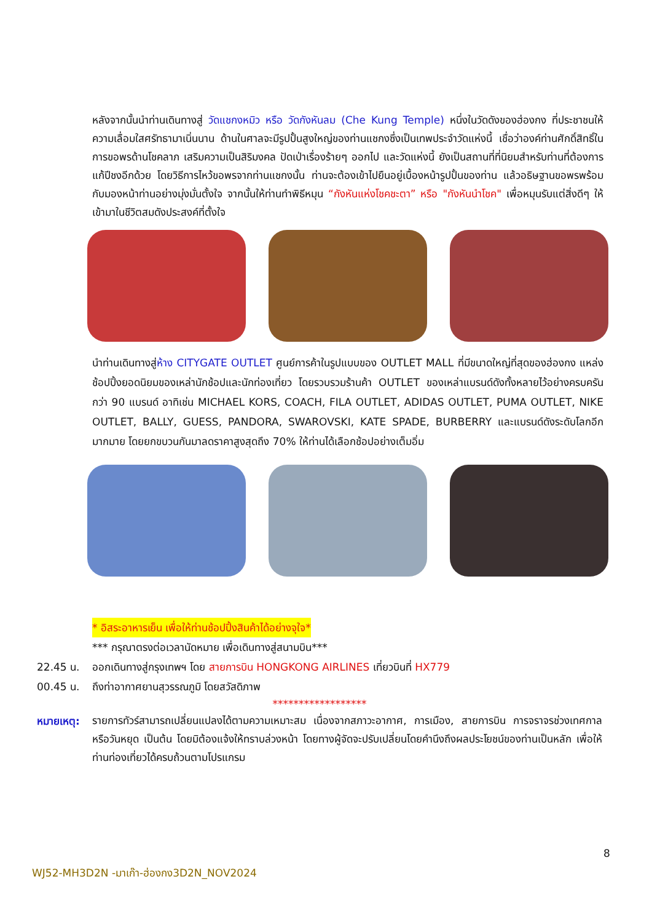หลังจากนั้นนำท่านเดินทางสู่ วัดแชกงหมิว หรือ วัดกังหันลม (Che Kung Temple) หนึ่งในวัดดังของฮ่องกง ที่ประชาชนให้ความเลื่อมใสศรัทธามาเนิ่นนาน ด้านในศาลจะมีรูปปั้นสูงใหญ่ของท่านแชกงซึ่งเป็นเทพประจำวัดแห่งนี้ เชื่อว่าองค์ท่านศักดิ์สิทธิ์ในการขอพรด้านโชคลาภ เสริมความเป็นสิริมงคล ปัดเป่าเรื่องร้ายๆ ออกไป และวัดแห่งนี้ ยังเป็นสถานที่ที่นิยมสำหรับท่านที่ต้องการแก้ปีชงอีกด้วย โดยวิธีการไหว้ขอพรจากท่านแชกงนั้น ท่านจะต้องเข้าไปยืนอยู่เบื้องหน้ารูปปั้นของท่าน แล้วอธิษฐานขอพรพร้อมกับมองหน้าท่านอย่างมุ่งมั่นตั้งใจ จากนั้นให้ท่านทำพิธีหมุน “กังหันแห่งโชคชะตา” หรือ "กังหันนำโชค" เพื่อหมุนรับแต่สิ่งดีๆ ให้เข้ามาในชีวิตสมดังประสงค์ที่ตั้งใจ
นำท่านเดินทางสู่ห้าง CITYGATE OUTLET ศูนย์การค้าในรูปแบบของ OUTLET MALL ที่มีขนาดใหญ่ที่สุดของฮ่องกง แหล่งช้อปปิ้งยอดนิยมของเหล่านักช้อปและนักท่องเที่ยว โดยรวบรวมร้านค้า OUTLET ของเหล่าแบรนด์ดังทั้งหลายไว้อย่างครบครันกว่า 90 แบรนด์ อาทิเช่น MICHAEL KORS, COACH, FILA OUTLET, ADIDAS OUTLET, PUMA OUTLET, NIKE OUTLET, BALLY, GUESS, PANDORA, SWAROVSKI, KATE SPADE, BURBERRY และแบรนด์ดังระดับโลกอีกมากมาย โดยยกขบวนกันมาลดราคาสูงสุดถึง 70% ให้ท่านได้เลือกช้อปอย่างเต็มอิ่ม
* อิสระอาหารเย็น เพื่อให้ท่านช้อปปิ้งสินค้าได้อย่างจุใจ*
*** กรุณาตรงต่อเวลานัดหมาย เพื่อเดินทางสู่สนามบิน***
22.45 น. ออกเดินทางสู่กรุงเทพฯ โดย สายการบิน HONGKONG AIRLINES เที่ยวบินที่ HX779
00.45 น. ถึงท่าอากาศยานสุวรรณภูมิ โดยสวัสดิภาพ
******************
หมายเหตุ:
รายการทัวร์สามารถเปลี่ยนแปลงได้ตามความเหมาะสม เนื่องจากสภาวะอากาศ, การเมือง, สายการบิน การจราจรช่วงเทศกาลหรือวันหยุด เป็นต้น โดยมิต้องแจ้งให้ทราบล่วงหน้า โดยทางผู้จัดจะปรับเปลี่ยนโดยคำนึงถึงผลประโยชน์ของท่านเป็นหลัก เพื่อให้ท่านท่องเที่ยวได้ครบถ้วนตามโปรแกรม
8
WJ52-MH3D2N -มาเก๊า-ฮ่องกง3D2N_NOV2024